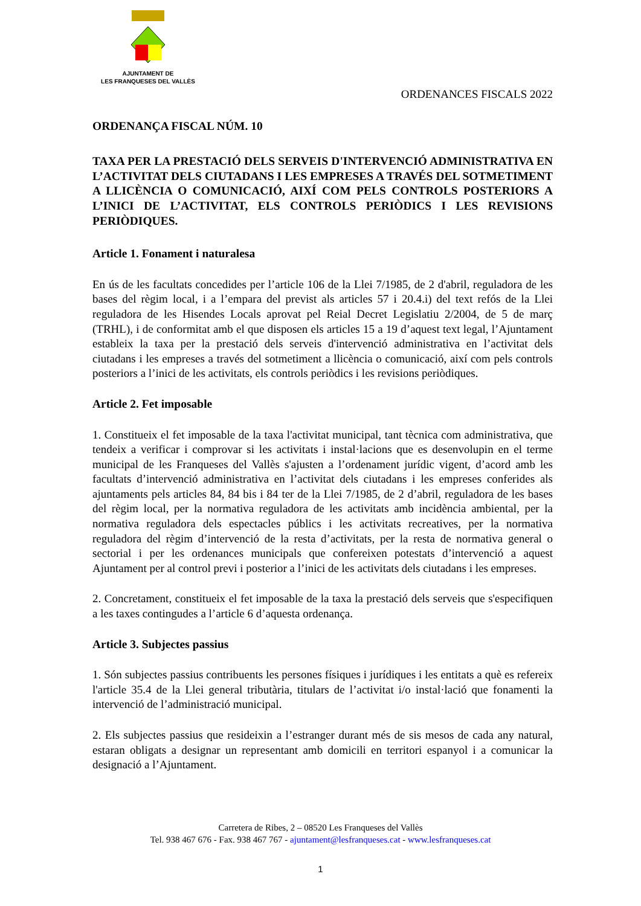AJUNTAMENT DE
LES FRANQUESES DEL VALLÈS
ORDENANCES FISCALS 2022
ORDENANÇA FISCAL NÚM. 10
TAXA PER LA PRESTACIÓ DELS SERVEIS D'INTERVENCIÓ ADMINISTRATIVA EN L’ACTIVITAT DELS CIUTADANS I LES EMPRESES A TRAVÉS DEL SOTMETIMENT A LLICÈNCIA O COMUNICACIÓ, AIXÍ COM PELS CONTROLS POSTERIORS A L’INICI DE L’ACTIVITAT, ELS CONTROLS PERIÒDICS I LES REVISIONS PERIÒDIQUES.
Article 1. Fonament i naturalesa
En ús de les facultats concedides per l’article 106 de la Llei 7/1985, de 2 d'abril, reguladora de les bases del règim local, i a l’empara del previst als articles 57 i 20.4.i) del text refós de la Llei reguladora de les Hisendes Locals aprovat pel Reial Decret Legislatiu 2/2004, de 5 de març (TRHL), i de conformitat amb el que disposen els articles 15 a 19 d’aquest text legal, l’Ajuntament estableix la taxa per la prestació dels serveis d'intervenció administrativa en l’activitat dels ciutadans i les empreses a través del sotmetiment a llicència o comunicació, així com pels controls posteriors a l’inici de les activitats, els controls periòdics i les revisions periòdiques.
Article 2. Fet imposable
1. Constitueix el fet imposable de la taxa l'activitat municipal, tant tècnica com administrativa, que tendeix a verificar i comprovar si les activitats i instal·lacions que es desenvolupin en el terme municipal de les Franqueses del Vallès s'ajusten a l’ordenament jurídic vigent, d’acord amb les facultats d’intervenció administrativa en l’activitat dels ciutadans i les empreses conferides als ajuntaments pels articles 84, 84 bis i 84 ter de la Llei 7/1985, de 2 d’abril, reguladora de les bases del règim local, per la normativa reguladora de les activitats amb incidència ambiental, per la normativa reguladora dels espectacles públics i les activitats recreatives, per la normativa reguladora del règim d’intervenció de la resta d’activitats, per la resta de normativa general o sectorial i per les ordenances municipals que confereixen potestats d’intervenció a aquest Ajuntament per al control previ i posterior a l’inici de les activitats dels ciutadans i les empreses.
2. Concretament, constitueix el fet imposable de la taxa la prestació dels serveis que s'especifiquen a les taxes contingudes a l’article 6 d’aquesta ordenança.
Article 3. Subjectes passius
1. Són subjectes passius contribuents les persones físiques i jurídiques i les entitats a què es refereix l'article 35.4 de la Llei general tributària, titulars de l’activitat i/o instal·lació que fonamenti la intervenció de l’administració municipal.
2. Els subjectes passius que resideixin a l’estranger durant més de sis mesos de cada any natural, estaran obligats a designar un representant amb domicili en territori espanyol i a comunicar la designació a l’Ajuntament.
Carretera de Ribes, 2 – 08520 Les Franqueses del Vallès
Tel. 938 467 676 - Fax. 938 467 767 - ajuntament@lesfranqueses.cat - www.lesfranqueses.cat
1